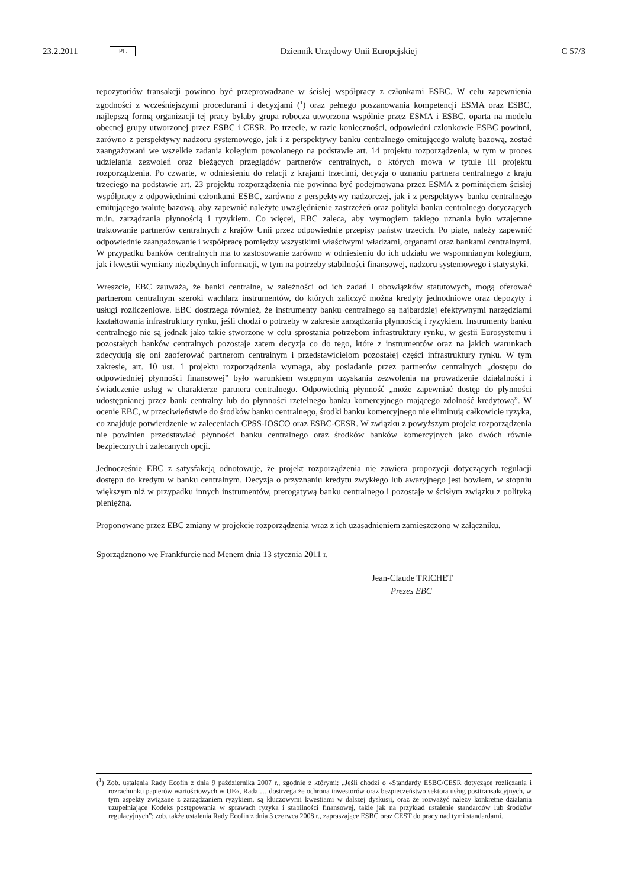23.2.2011 PL Dziennik Urzędowy Unii Europejskiej C 57/3
repozytoriów transakcji powinno być przeprowadzane w ścisłej współpracy z członkami ESBC. W celu zapewnienia zgodności z wcześniejszymi procedurami i decyzjami (<sup>1</sup>) oraz pełnego poszanowania kompetencji ESMA oraz ESBC, najlepszą formą organizacji tej pracy byłaby grupa robocza utworzona wspólnie przez ESMA i ESBC, oparta na modelu obecnej grupy utworzonej przez ESBC i CESR. Po trzecie, w razie konieczności, odpowiedni członkowie ESBC powinni, zarówno z perspektywy nadzoru systemowego, jak i z perspektywy banku centralnego emitującego walutę bazową, zostać zaangażowani we wszelkie zadania kolegium powołanego na podstawie art. 14 projektu rozporządzenia, w tym w proces udzielania zezwoleń oraz bieżących przeglądów partnerów centralnych, o których mowa w tytule III projektu rozporządzenia. Po czwarte, w odniesieniu do relacji z krajami trzecimi, decyzja o uznaniu partnera centralnego z kraju trzeciego na podstawie art. 23 projektu rozporządzenia nie powinna być podejmowana przez ESMA z pominięciem ścisłej współpracy z odpowiednimi członkami ESBC, zarówno z perspektywy nadzorczej, jak i z perspektywy banku centralnego emitującego walutę bazową, aby zapewnić należyte uwzględnienie zastrzeżeń oraz polityki banku centralnego dotyczących m.in. zarządzania płynnością i ryzykiem. Co więcej, EBC zaleca, aby wymogiem takiego uznania było wzajemne traktowanie partnerów centralnych z krajów Unii przez odpowiednie przepisy państw trzecich. Po piąte, należy zapewnić odpowiednie zaangażowanie i współpracę pomiędzy wszystkimi właściwymi władzami, organami oraz bankami centralnymi. W przypadku banków centralnych ma to zastosowanie zarówno w odniesieniu do ich udziału we wspomnianym kolegium, jak i kwestii wymiany niezbędnych informacji, w tym na potrzeby stabilności finansowej, nadzoru systemowego i statystyki.
Wreszcie, EBC zauważa, że banki centralne, w zależności od ich zadań i obowiązków statutowych, mogą oferować partnerom centralnym szeroki wachlarz instrumentów, do których zaliczyć można kredyty jednodniowe oraz depozyty i usługi rozliczeniowe. EBC dostrzega również, że instrumenty banku centralnego są najbardziej efektywnymi narzędziami kształtowania infrastruktury rynku, jeśli chodzi o potrzeby w zakresie zarządzania płynnością i ryzykiem. Instrumenty banku centralnego nie są jednak jako takie stworzone w celu sprostania potrzebom infrastruktury rynku, w gestii Eurosystemu i pozostałych banków centralnych pozostaje zatem decyzja co do tego, które z instrumentów oraz na jakich warunkach zdecydują się oni zaoferować partnerom centralnym i przedstawicielom pozostałej części infrastruktury rynku. W tym zakresie, art. 10 ust. 1 projektu rozporządzenia wymaga, aby posiadanie przez partnerów centralnych „dostępu do odpowiedniej płynności finansowej” było warunkiem wstępnym uzyskania zezwolenia na prowadzenie działalności i świadczenie usług w charakterze partnera centralnego. Odpowiednią płynność „może zapewniać dostęp do płynności udostępnianej przez bank centralny lub do płynności rzetelnego banku komercyjnego mającego zdolność kredytową”. W ocenie EBC, w przeciwieństwie do środków banku centralnego, środki banku komercyjnego nie eliminują całkowicie ryzyka, co znajduje potwierdzenie w zaleceniach CPSS-IOSCO oraz ESBC-CESR. W związku z powyższym projekt rozporządzenia nie powinien przedstawiać płynności banku centralnego oraz środków banków komercyjnych jako dwóch równie bezpiecznych i zalecanych opcji.
Jednocześnie EBC z satysfakcją odnotowuje, że projekt rozporządzenia nie zawiera propozycji dotyczących regulacji dostępu do kredytu w banku centralnym. Decyzja o przyznaniu kredytu zwykłego lub awaryjnego jest bowiem, w stopniu większym niż w przypadku innych instrumentów, prerogatywą banku centralnego i pozostaje w ścisłym związku z polityką pieniężną.
Proponowane przez EBC zmiany w projekcie rozporządzenia wraz z ich uzasadnieniem zamieszczono w załączniku.
Sporządznono we Frankfurcie nad Menem dnia 13 stycznia 2011 r.
Jean-Claude TRICHET
Prezes EBC
(<sup>1</sup>) Zob. ustalenia Rady Ecofin z dnia 9 października 2007 r., zgodnie z którymi: „Jeśli chodzi o »Standardy ESBC/CESR dotyczące rozliczania i rozrachunku papierów wartościowych w UE«, Rada … dostrzega że ochrona inwestorów oraz bezpieczeństwo sektora usług posttransakcyjnych, w tym aspekty związane z zarządzaniem ryzykiem, są kluczowymi kwestiami w dalszej dyskusji, oraz że rozważyć należy konkretne działania uzupełniające Kodeks postępowania w sprawach ryzyka i stabilności finansowej, takie jak na przykład ustalenie standardów lub środków regulacyjnych”; zob. także ustalenia Rady Ecofin z dnia 3 czerwca 2008 r., zapraszające ESBC oraz CEST do pracy nad tymi standardami.